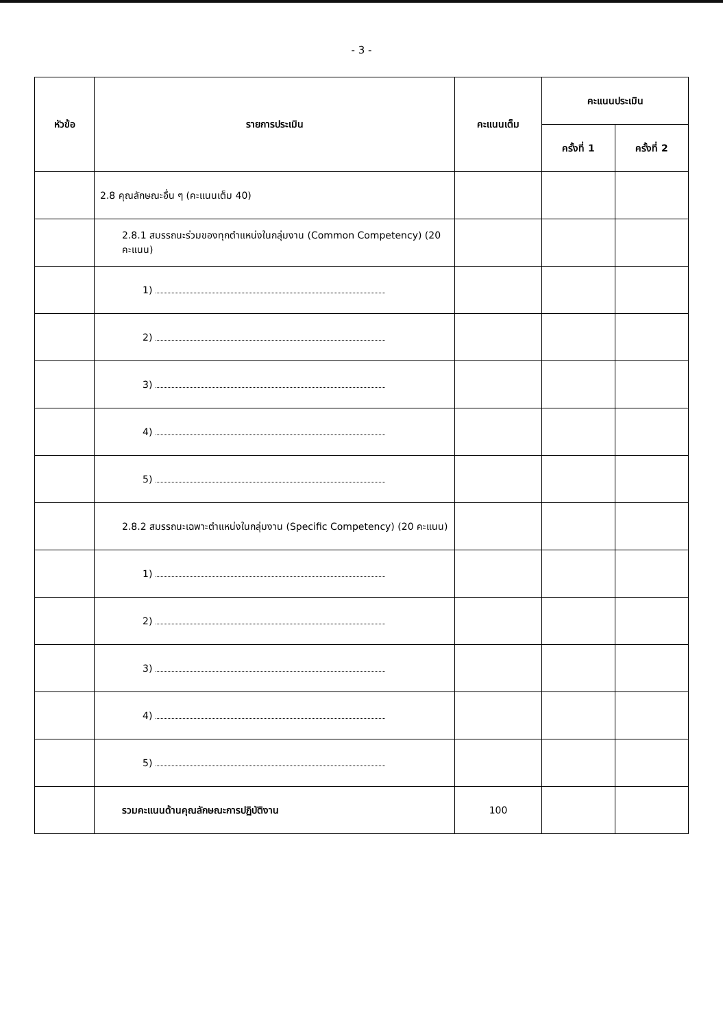- 3 -
| หัวข้อ | รายการประเมิน | คะแนนเต็ม | คะแนนประเมิน | |
| --- | --- | --- | --- | --- |
| | | | ครั้งที่ 1 | ครั้งที่ 2 |
| | 2.8 คุณลักษณะอื่น ๆ (คะแนนเต็ม 40) | | | |
| | 2.8.1 สมรรถนะร่วมของทุกตำแหน่งในกลุ่มงาน (Common Competency) (20 คะแนน) | | | |
| | 1) | | | |
| | 2) | | | |
| | 3) | | | |
| | 4) | | | |
| | 5) | | | |
| | 2.8.2 สมรรถนะเฉพาะตำแหน่งในกลุ่มงาน (Specific Competency) (20 คะแนน) | | | |
| | 1) | | | |
| | 2) | | | |
| | 3) | | | |
| | 4) | | | |
| | 5) | | | |
| | รวมคะแนนด้านคุณลักษณะการปฏิบัติงาน | 100 | | |